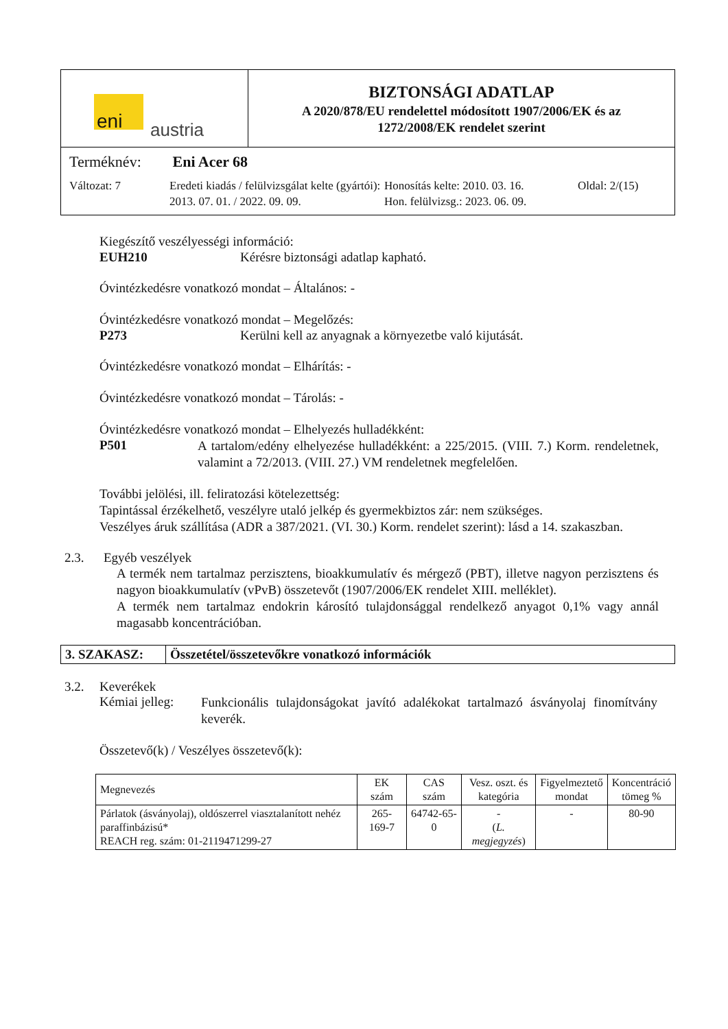| eni austria | BIZTONSÁGI ADATLAP A 2020/878/EU rendelettel módosított 1907/2006/EK és az 1272/2008/EK rendelet szerint |
| Terméknév: Eni Acer 68 Változat: 7 Eredeti kiadás / felülvizsgálat kelte (gyártói): 2013. 07. 01. / 2022. 09. 09. Honosítás kelte: 2010. 03. 16. Hon. felülvizsg.: 2023. 06. 09. Oldal: 2/(15) | |
Kiegészítő veszélyességi információ:
EUH210 Kérésre biztonsági adatlap kapható.
Óvintézkedésre vonatkozó mondat – Általános: -
Óvintézkedésre vonatkozó mondat – Megelőzés:
P273 Kerülni kell az anyagnak a környezetbe való kijutását.
Óvintézkedésre vonatkozó mondat – Elhárítás: -
Óvintézkedésre vonatkozó mondat – Tárolás: -
Óvintézkedésre vonatkozó mondat – Elhelyezés hulladékként:
P501
A tartalom/edény elhelyezése hulladékként: a 225/2015. (VIII. 7.) Korm. rendeletnek, valamint a 72/2013. (VIII. 27.) VM rendeletnek megfelelően.
További jelölési, ill. feliratozási kötelezettség:
Tapintással érzékelhető, veszélyre utaló jelkép és gyermekbiztos zár: nem szükséges.
Veszélyes áruk szállítása (ADR a 387/2021. (VI. 30.) Korm. rendelet szerint): lásd a 14. szakaszban.
2.3. Egyéb veszélyek
A termék nem tartalmaz perzisztens, bioakkumulatív és mérgező (PBT), illetve nagyon perzisztens és nagyon bioakkumulatív (vPvB) összetevőt (1907/2006/EK rendelet XIII. melléklet).
A termék nem tartalmaz endokrin károsító tulajdonsággal rendelkező anyagot 0,1% vagy annál magasabb koncentrációban.
| 3. SZAKASZ: | Összetétel/összetevőkre vonatkozó információk |
3.2. Keverékek
Kémiai jelleg:
Funkcionális tulajdonságokat javító adalékokat tartalmazó ásványolaj finomítvány keverék.
Összetevő(k) / Veszélyes összetevő(k):
| Megnevezés | EK szám | CAS szám | Vesz. oszt. és kategória | Figyelmeztető mondat | Koncentráció tömeg % |
| --- | --- | --- | --- | --- | --- |
| Párlatok (ásványolaj), oldószerrel viasztalanított nehéz paraffinbázisú* REACH reg. szám: 01-2119471299-27 | 265-169-7 | 64742-65-0 | - ( L. megjegyzés ) | - | 80-90 |